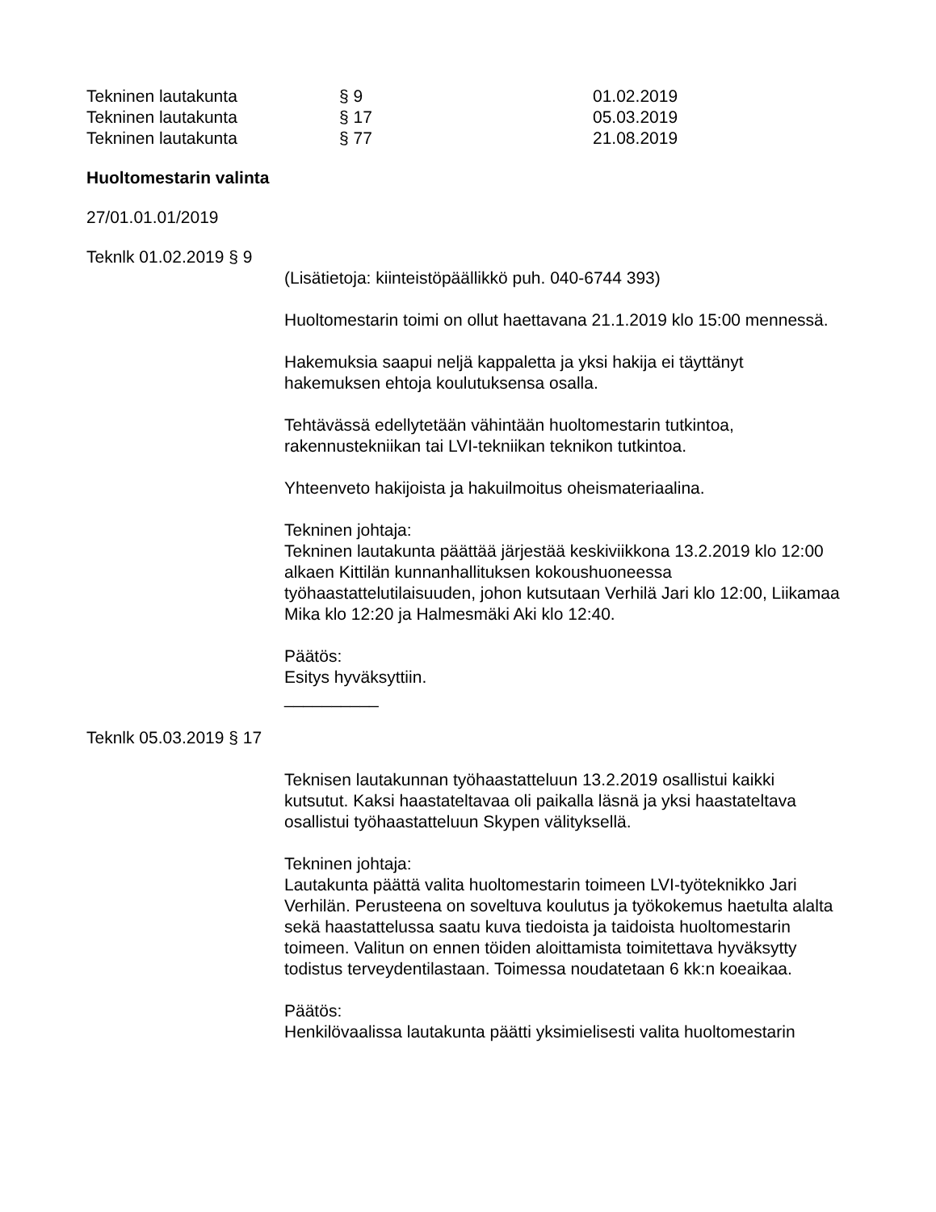Tekninen lautakunta § 9 01.02.2019
Tekninen lautakunta § 17 05.03.2019
Tekninen lautakunta § 77 21.08.2019
Huoltomestarin valinta
27/01.01.01/2019
Teknlk 01.02.2019 § 9
(Lisätietoja: kiinteistöpäällikkö puh. 040-6744 393)
Huoltomestarin toimi on ollut haettavana 21.1.2019 klo 15:00 mennessä.
Hakemuksia saapui neljä kappaletta ja yksi hakija ei täyttänyt hakemuksen ehtoja koulutuksensa osalla.
Tehtävässä edellytetään vähintään huoltomestarin tutkintoa, rakennustekniikan tai LVI-tekniikan teknikon tutkintoa.
Yhteenveto hakijoista ja hakuilmoitus oheismateriaalina.
Tekninen johtaja:
Tekninen lautakunta päättää järjestää keskiviikkona 13.2.2019 klo 12:00 alkaen Kittilän kunnanhallituksen kokoushuoneessa työhaastattelutilaisuuden, johon kutsutaan Verhilä Jari klo 12:00, Liikamaa Mika klo 12:20 ja Halmesmäki Aki klo 12:40.
Päätös:
Esitys hyväksyttiin.
__________
Teknlk 05.03.2019 § 17
Teknisen lautakunnan työhaastatteluun 13.2.2019 osallistui kaikki kutsutut. Kaksi haastateltavaa oli paikalla läsnä ja yksi haastateltava osallistui työhaastatteluun Skypen välityksellä.
Tekninen johtaja:
Lautakunta päättä valita huoltomestarin toimeen LVI-työteknikko Jari Verhilän. Perusteena on soveltuva koulutus ja työkokemus haetulta alalta sekä haastattelussa saatu kuva tiedoista ja taidoista huoltomestarin toimeen. Valitun on ennen töiden aloittamista toimitettava hyväksytty todistus terveydentilastaan. Toimessa noudatetaan 6 kk:n koeaikaa.
Päätös:
Henkilövaalissa lautakunta päätti yksimielisesti valita huoltomestarin